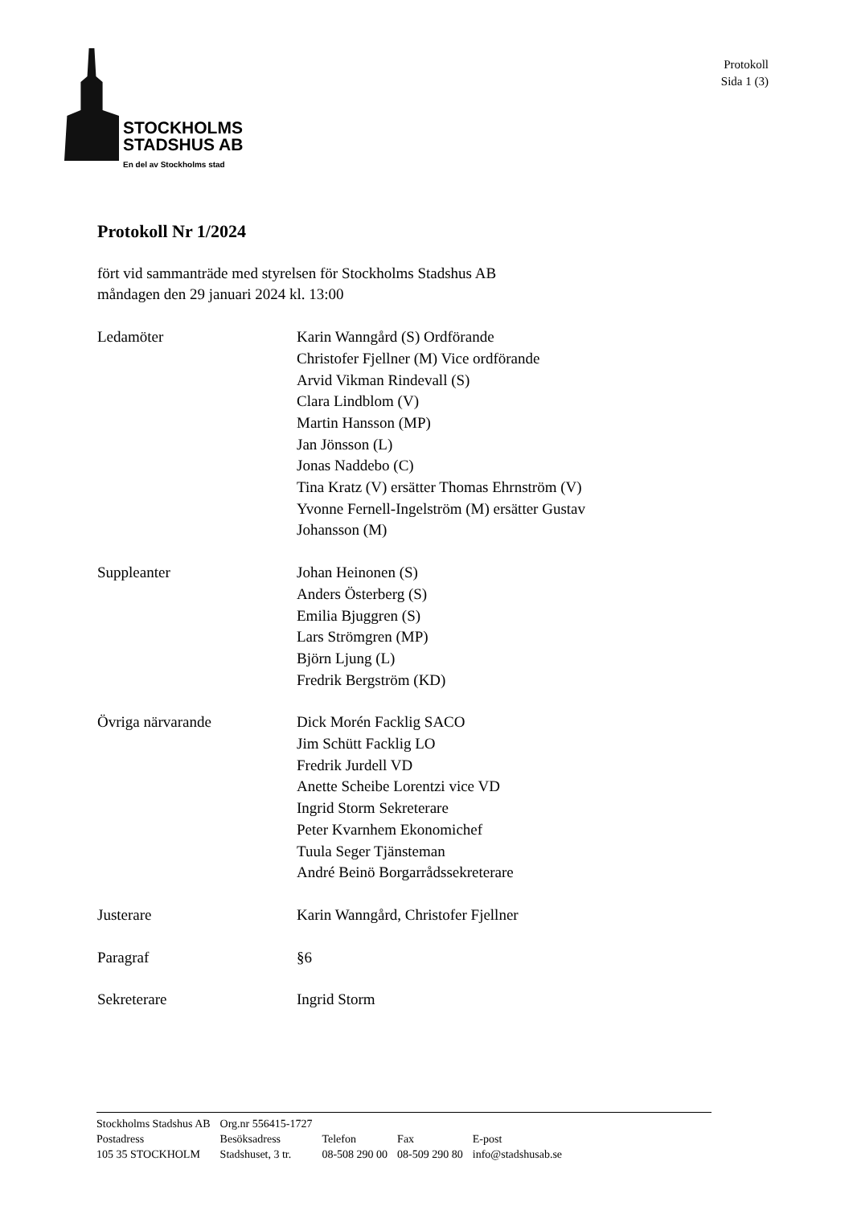STOCKHOLMS
STADSHUS AB
En del av Stockholms stad
Protokoll
Sida 1 (3)
Protokoll Nr 1/2024
fört vid sammanträde med styrelsen för Stockholms Stadshus AB
måndagen den 29 januari 2024 kl. 13:00
Ledamöter Karin Wanngård (S) Ordförande
Christofer Fjellner (M) Vice ordförande
Arvid Vikman Rindevall (S)
Clara Lindblom (V)
Martin Hansson (MP)
Jan Jönsson (L)
Jonas Naddebo (C)
Tina Kratz (V) ersätter Thomas Ehrnström (V)
Yvonne Fernell-Ingelström (M) ersätter Gustav
Johansson (M)
Suppleanter Johan Heinonen (S)
Anders Österberg (S)
Emilia Bjuggren (S)
Lars Strömgren (MP)
Björn Ljung (L)
Fredrik Bergström (KD)
Övriga närvarande Dick Morén Facklig SACO
Jim Schütt Facklig LO
Fredrik Jurdell VD
Anette Scheibe Lorentzi vice VD
Ingrid Storm Sekreterare
Peter Kvarnhem Ekonomichef
Tuula Seger Tjänsteman
André Beinö Borgarrådssekreterare
Justerare Karin Wanngård, Christofer Fjellner
Paragraf §6
Sekreterare Ingrid Storm
| Stockholms Stadshus AB | Org.nr 556415-1727 | | | |
| Postadress | Besöksadress | Telefon | Fax | E-post |
| 105 35 STOCKHOLM | Stadshuset, 3 tr. | 08-508 290 00 | 08-509 290 80 | info@stadshusab.se |